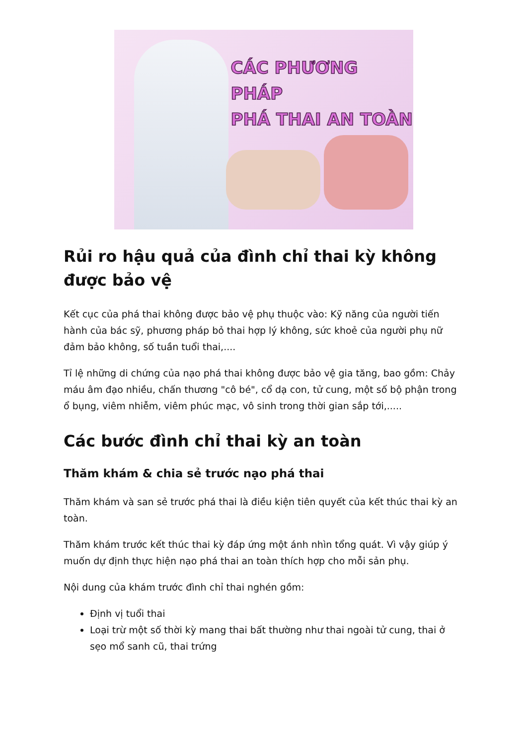CÁC PHƯƠNG PHÁP
PHÁ THAI AN TOÀN
Rủi ro hậu quả của đình chỉ thai kỳ không được bảo vệ
Kết cục của phá thai không được bảo vệ phụ thuộc vào: Kỹ năng của người tiến hành của bác sỹ, phương pháp bỏ thai hợp lý không, sức khoẻ của người phụ nữ đảm bảo không, số tuần tuổi thai,....
Tỉ lệ những di chứng của nạo phá thai không được bảo vệ gia tăng, bao gồm: Chảy máu âm đạo nhiều, chấn thương "cô bé", cổ dạ con, tử cung, một số bộ phận trong ổ bụng, viêm nhiễm, viêm phúc mạc, vô sinh trong thời gian sắp tới,.....
Các bước đình chỉ thai kỳ an toàn
Thăm khám & chia sẻ trước nạo phá thai
Thăm khám và san sẻ trước phá thai là điều kiện tiên quyết của kết thúc thai kỳ an toàn.
Thăm khám trước kết thúc thai kỳ đáp ứng một ánh nhìn tổng quát. Vì vậy giúp ý muốn dự định thực hiện nạo phá thai an toàn thích hợp cho mỗi sản phụ.
Nội dung của khám trước đình chỉ thai nghén gồm:
Định vị tuổi thai
Loại trừ một số thời kỳ mang thai bất thường như thai ngoài tử cung, thai ở sẹo mổ sanh cũ, thai trứng